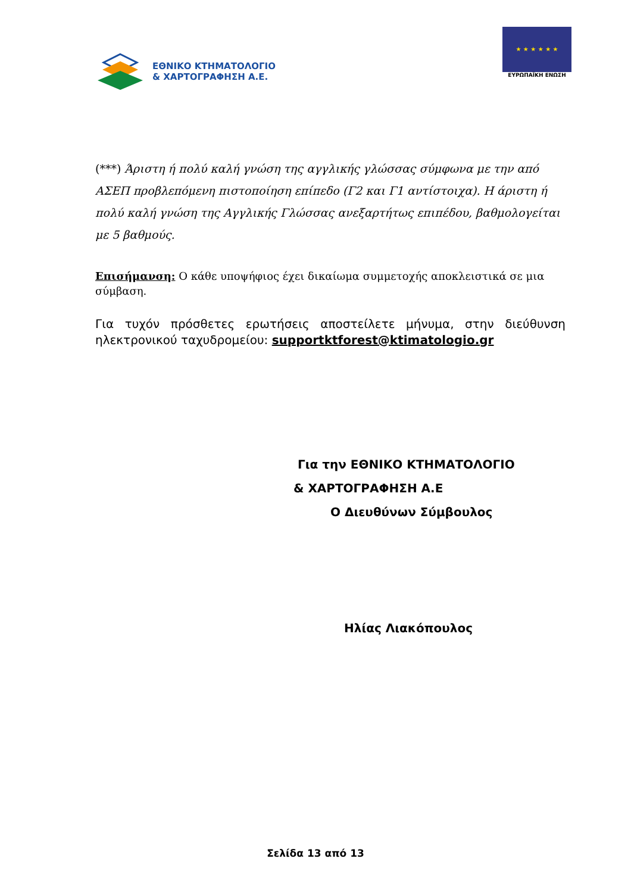ΕΘΝΙΚΟ ΚΤΗΜΑΤΟΛΟΓΙΟ
& ΧΑΡΤΟΓΡΑΦΗΣΗ Α.Ε.
★ ★ ★ ★ ★ ★
ΕΥΡΩΠΑΪΚΗ ΕΝΩΣΗ
(***) Άριστη ή πολύ καλή γνώση της αγγλικής γλώσσας σύμφωνα με την από ΑΣΕΠ προβλεπόμενη πιστοποίηση επίπεδο (Γ2 και Γ1 αντίστοιχα). Η άριστη ή πολύ καλή γνώση της Αγγλικής Γλώσσας ανεξαρτήτως επιπέδου, βαθμολογείται με 5 βαθμούς.
Επισήμανση: Ο κάθε υποψήφιος έχει δικαίωμα συμμετοχής αποκλειστικά σε μια σύμβαση.
Για τυχόν πρόσθετες ερωτήσεις αποστείλετε μήνυμα, στην διεύθυνση ηλεκτρονικού ταχυδρομείου: supportktforest@ktimatologio.gr
Για την ΕΘΝΙΚΟ ΚΤΗΜΑΤΟΛΟΓΙΟ
& ΧΑΡΤΟΓΡΑΦΗΣΗ Α.Ε
Ο Διευθύνων Σύμβουλος
Ηλίας Λιακόπουλος
Σελίδα 13 από 13